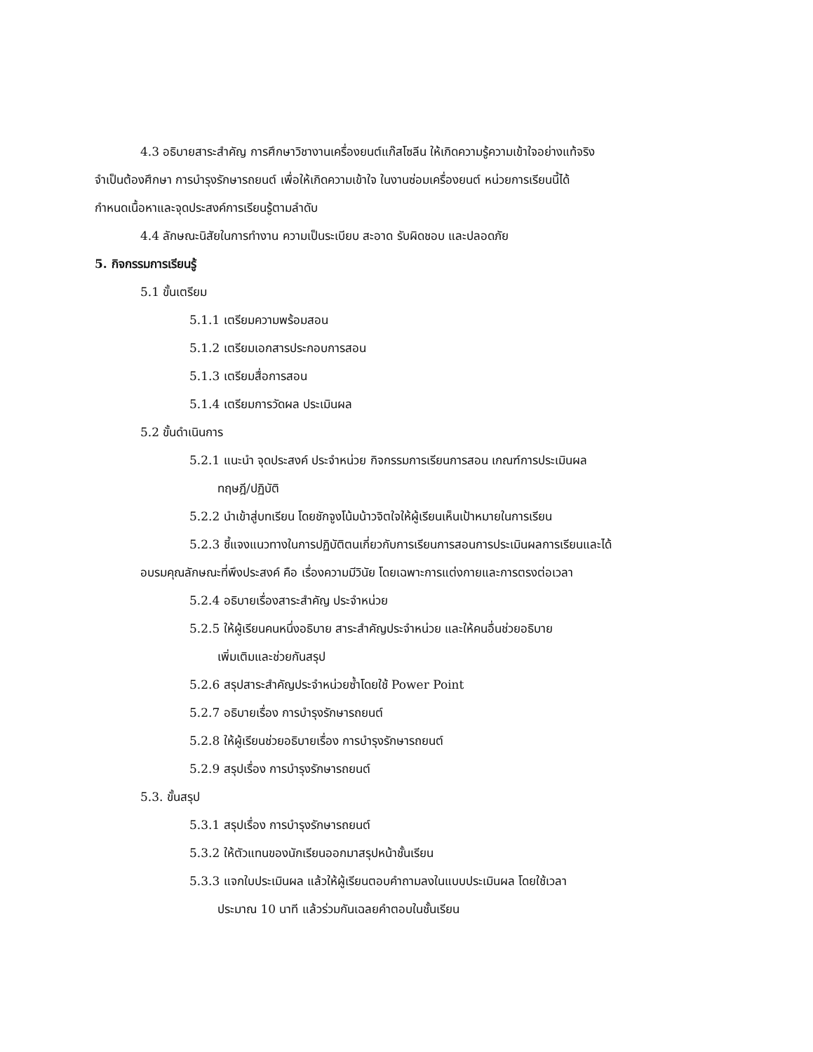4.3 อธิบายสาระสำคัญ การศึกษาวิชางานเครื่องยนต์แก๊สโซลีน ให้เกิดความรู้ความเข้าใจอย่างแท้จริง
จำเป็นต้องศึกษา การบำรุงรักษารถยนต์ เพื่อให้เกิดความเข้าใจ ในงานซ่อมเครื่องยนต์ หน่วยการเรียนนี้ได้
กำหนดเนื้อหาและจุดประสงค์การเรียนรู้ตามลำดับ
4.4 ลักษณะนิสัยในการทำงาน ความเป็นระเบียบ สะอาด รับผิดชอบ และปลอดภัย
5. กิจกรรมการเรียนรู้
5.1 ขั้นเตรียม
5.1.1 เตรียมความพร้อมสอน
5.1.2 เตรียมเอกสารประกอบการสอน
5.1.3 เตรียมสื่อการสอน
5.1.4 เตรียมการวัดผล ประเมินผล
5.2 ขั้นดำเนินการ
5.2.1 แนะนำ จุดประสงค์ ประจำหน่วย กิจกรรมการเรียนการสอน เกณฑ์การประเมินผล
ทฤษฎี/ปฏิบัติ
5.2.2 นำเข้าสู่บทเรียน โดยชักจูงโน้มน้าวจิตใจให้ผู้เรียนเห็นเป้าหมายในการเรียน
5.2.3 ชี้แจงแนวทางในการปฏิบัติตนเกี่ยวกับการเรียนการสอนการประเมินผลการเรียนและได้
อบรมคุณลักษณะที่พึงประสงค์ คือ เรื่องความมีวินัย โดยเฉพาะการแต่งกายและการตรงต่อเวลา
5.2.4 อธิบายเรื่องสาระสำคัญ ประจำหน่วย
5.2.5 ให้ผู้เรียนคนหนึ่งอธิบาย สาระสำคัญประจำหน่วย และให้คนอื่นช่วยอธิบาย
เพิ่มเติมและช่วยกันสรุป
5.2.6 สรุปสาระสำคัญประจำหน่วยซ้ำโดยใช้ Power Point
5.2.7 อธิบายเรื่อง การบำรุงรักษารถยนต์
5.2.8 ให้ผู้เรียนช่วยอธิบายเรื่อง การบำรุงรักษารถยนต์
5.2.9 สรุปเรื่อง การบำรุงรักษารถยนต์
5.3. ขั้นสรุป
5.3.1 สรุปเรื่อง การบำรุงรักษารถยนต์
5.3.2 ให้ตัวแทนของนักเรียนออกมาสรุปหน้าชั้นเรียน
5.3.3 แจกใบประเมินผล แล้วให้ผู้เรียนตอบคำถามลงในแบบประเมินผล โดยใช้เวลา
ประมาณ 10 นาที แล้วร่วมกันเฉลยคำตอบในชั้นเรียน